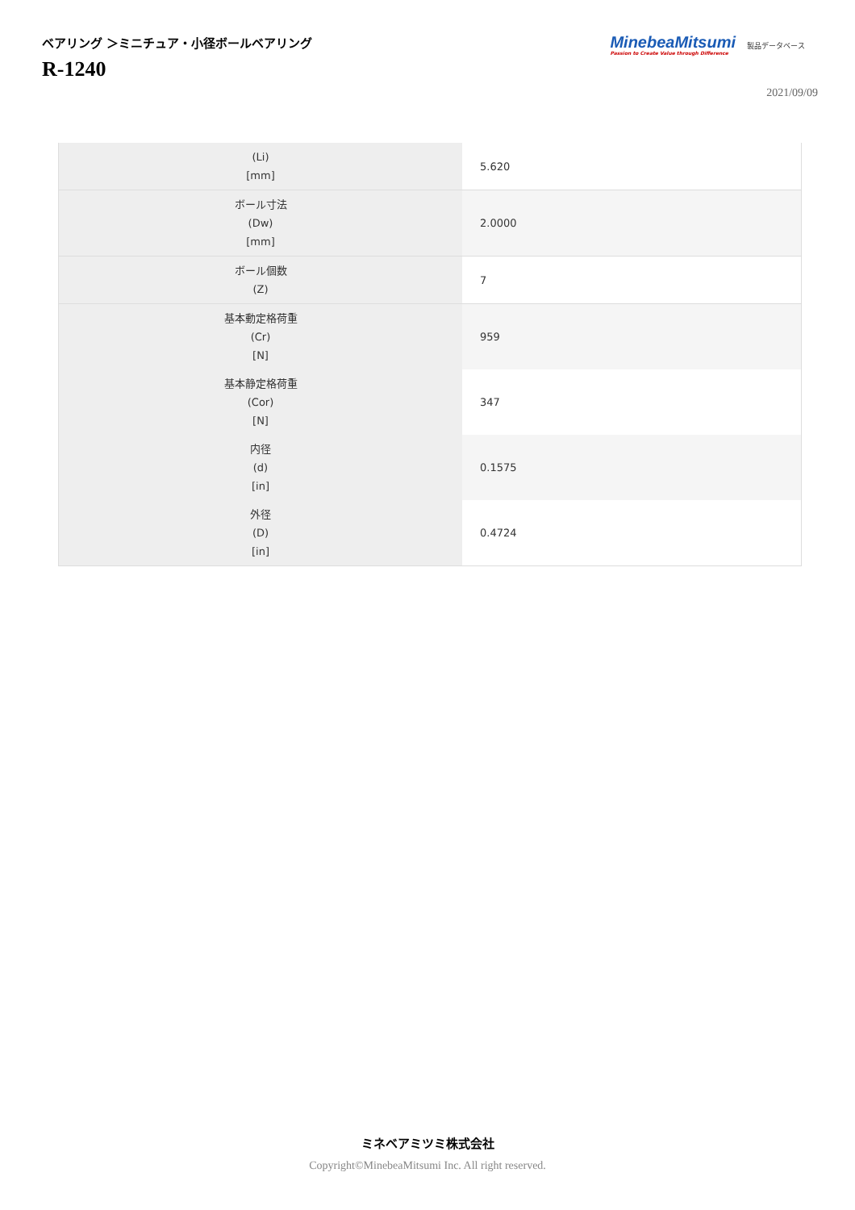ベアリング ＞ミニチュア・小径ボールベアリング
R-1240
MinebeaMitsumi
Passion to Create Value through Difference
製品データベース
2021/09/09
| (Li) [mm] | 5.620 |
| ボール寸法 (Dw) [mm] | 2.0000 |
| ボール個数 (Z) | 7 |
| 基本動定格荷重 (Cr) [N] | 959 |
| 基本静定格荷重 (Cor) [N] | 347 |
| 内径 (d) [in] | 0.1575 |
| 外径 (D) [in] | 0.4724 |
ミネベアミツミ株式会社
Copyright©MinebeaMitsumi Inc. All right reserved.